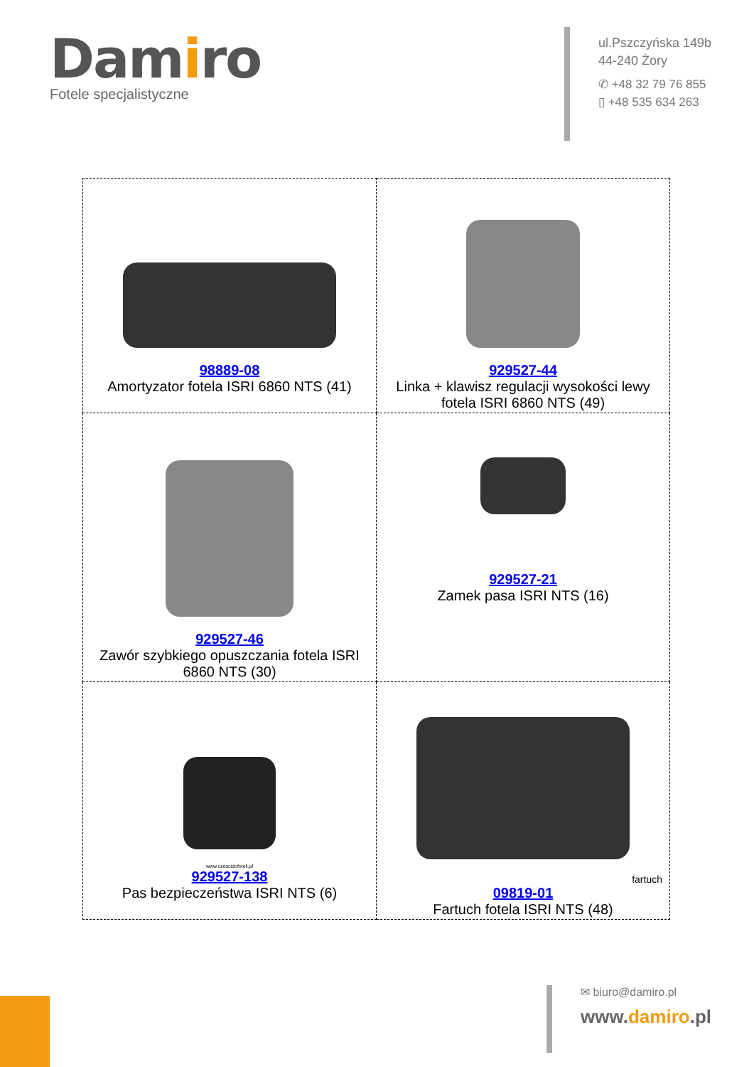Damiro
Fotele specjalistyczne
ul.Pszczyńska 149b
44-240 Żory
✆ +48 32 79 76 855
▯ +48 535 634 263
| 98889-08 Amortyzator fotela ISRI 6860 NTS (41) | 929527-44 Linka + klawisz regulacji wysokości lewy fotela ISRI 6860 NTS (49) |
| 929527-46 Zawór szybkiego opuszczania fotela ISRI 6860 NTS (30) | 929527-21 Zamek pasa ISRI NTS (16) |
| www.czescidofoteli.pl 929527-138 Pas bezpieczeństwa ISRI NTS (6) | fartuch 09819-01 Fartuch fotela ISRI NTS (48) |
✉ biuro@damiro.pl
www.damiro.pl